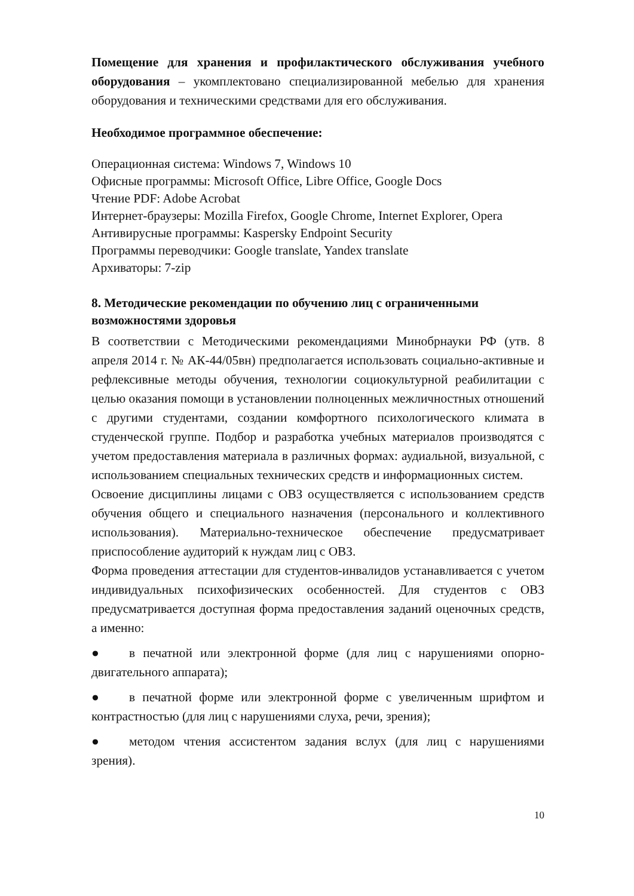Помещение для хранения и профилактического обслуживания учебного оборудования – укомплектовано специализированной мебелью для хранения оборудования и техническими средствами для его обслуживания.
Необходимое программное обеспечение:
Операционная система: Windows 7, Windows 10
Офисные программы: Microsoft Office, Libre Office, Google Docs
Чтение PDF: Adobe Acrobat
Интернет-браузеры: Mozilla Firefox, Google Chrome, Internet Explorer, Opera
Антивирусные программы: Kaspersky Endpoint Security
Программы переводчики: Google translate, Yandex translate
Архиваторы: 7-zip
8. Методические рекомендации по обучению лиц с ограниченными возможностями здоровья
В соответствии с Методическими рекомендациями Минобрнауки РФ (утв. 8 апреля 2014 г. № АК-44/05вн) предполагается использовать социально-активные и рефлексивные методы обучения, технологии социокультурной реабилитации с целью оказания помощи в установлении полноценных межличностных отношений с другими студентами, создании комфортного психологического климата в студенческой группе. Подбор и разработка учебных материалов производятся с учетом предоставления материала в различных формах: аудиальной, визуальной, с использованием специальных технических средств и информационных систем.
Освоение дисциплины лицами с ОВЗ осуществляется с использованием средств обучения общего и специального назначения (персонального и коллективного использования). Материально-техническое обеспечение предусматривает приспособление аудиторий к нуждам лиц с ОВЗ.
Форма проведения аттестации для студентов-инвалидов устанавливается с учетом индивидуальных психофизических особенностей. Для студентов с ОВЗ предусматривается доступная форма предоставления заданий оценочных средств, а именно:
● в печатной или электронной форме (для лиц с нарушениями опорно-двигательного аппарата);
● в печатной форме или электронной форме с увеличенным шрифтом и контрастностью (для лиц с нарушениями слуха, речи, зрения);
● методом чтения ассистентом задания вслух (для лиц с нарушениями зрения).
10